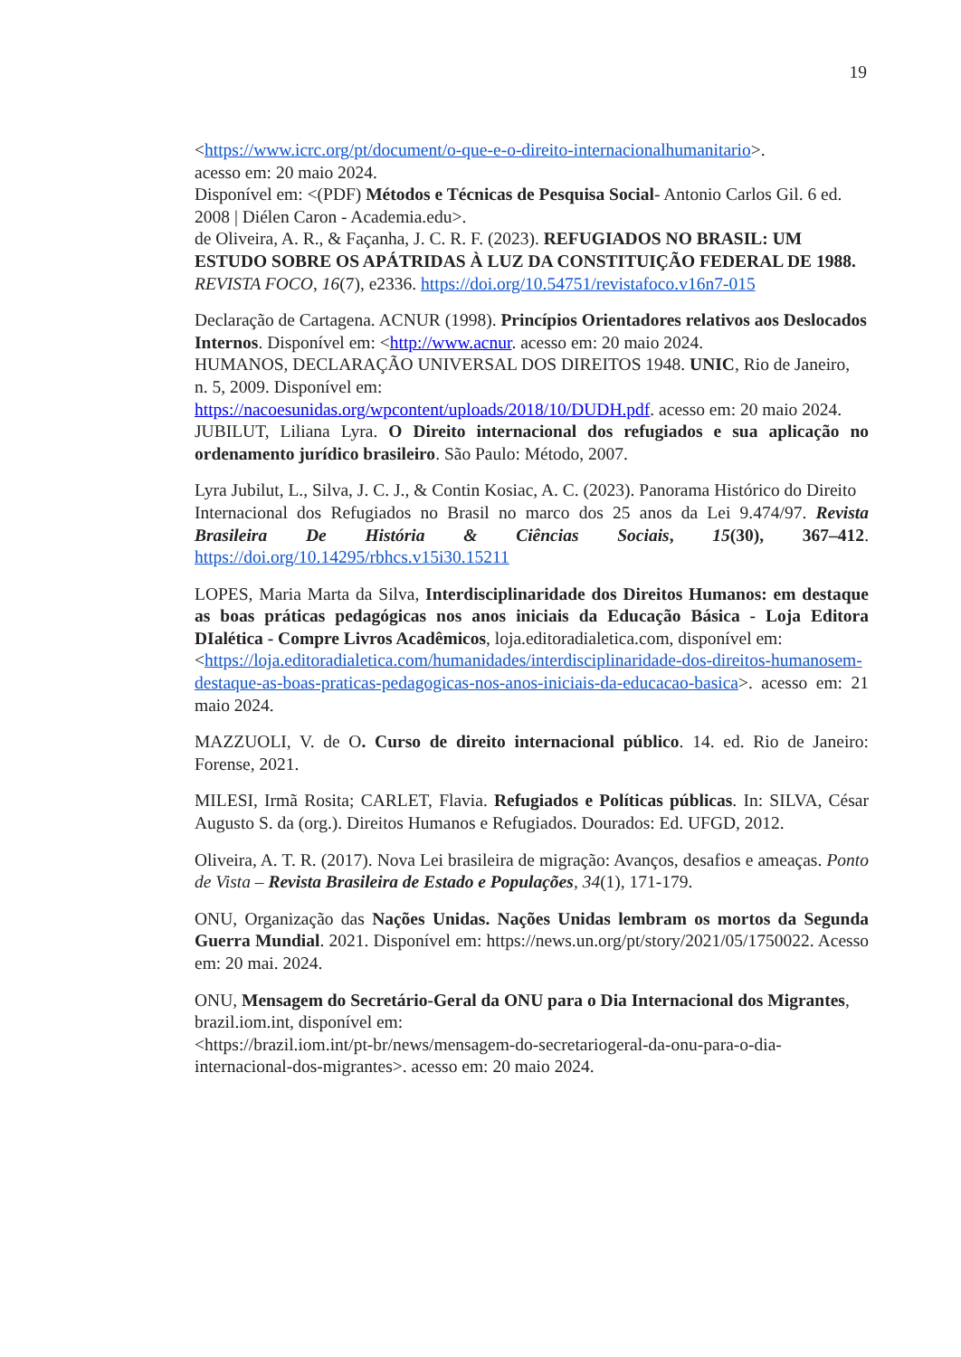19
<https://www.icrc.org/pt/document/o-que-e-o-direito-internacionalhumanitario>.
acesso em: 20 maio 2024.
Disponível em: <(PDF) Métodos e Técnicas de Pesquisa Social- Antonio Carlos Gil. 6 ed. 2008 | Diélen Caron - Academia.edu>.
de Oliveira, A. R., & Façanha, J. C. R. F. (2023). REFUGIADOS NO BRASIL: UM ESTUDO SOBRE OS APÁTRIDAS À LUZ DA CONSTITUIÇÃO FEDERAL DE 1988.
REVISTA FOCO, 16(7), e2336. https://doi.org/10.54751/revistafoco.v16n7-015
Declaração de Cartagena. ACNUR (1998). Princípios Orientadores relativos aos Deslocados Internos. Disponível em: <http://www.acnur. acesso em: 20 maio 2024.
HUMANOS, DECLARAÇÃO UNIVERSAL DOS DIREITOS 1948. UNIC, Rio de Janeiro,
n. 5, 2009. Disponível em:
https://nacoesunidas.org/wpcontent/uploads/2018/10/DUDH.pdf. acesso em: 20 maio 2024.
JUBILUT, Liliana Lyra. O Direito internacional dos refugiados e sua aplicação no ordenamento jurídico brasileiro. São Paulo: Método, 2007.
Lyra Jubilut, L., Silva, J. C. J., & Contin Kosiac, A. C. (2023). Panorama Histórico do Direito
Internacional dos Refugiados no Brasil no marco dos 25 anos da Lei 9.474/97. Revista Brasileira De História & Ciências Sociais, 15(30), 367–412. https://doi.org/10.14295/rbhcs.v15i30.15211
LOPES, Maria Marta da Silva, Interdisciplinaridade dos Direitos Humanos: em destaque as boas práticas pedagógicas nos anos iniciais da Educação Básica - Loja Editora DIalética - Compre Livros Acadêmicos, loja.editoradialetica.com, disponível em:
<https://loja.editoradialetica.com/humanidades/interdisciplinaridade-dos-direitos-humanosem-destaque-as-boas-praticas-pedagogicas-nos-anos-iniciais-da-educacao-basica>. acesso em: 21 maio 2024.
MAZZUOLI, V. de O. Curso de direito internacional público. 14. ed. Rio de Janeiro: Forense, 2021.
MILESI, Irmã Rosita; CARLET, Flavia. Refugiados e Políticas públicas. In: SILVA, César Augusto S. da (org.). Direitos Humanos e Refugiados. Dourados: Ed. UFGD, 2012.
Oliveira, A. T. R. (2017). Nova Lei brasileira de migração: Avanços, desafios e ameaças. Ponto de Vista – Revista Brasileira de Estado e Populações, 34(1), 171-179.
ONU, Organização das Nações Unidas. Nações Unidas lembram os mortos da Segunda Guerra Mundial. 2021. Disponível em: https://news.un.org/pt/story/2021/05/1750022. Acesso em: 20 mai. 2024.
ONU, Mensagem do Secretário-Geral da ONU para o Dia Internacional dos Migrantes, brazil.iom.int, disponível em:
<https://brazil.iom.int/pt-br/news/mensagem-do-secretariogeral-da-onu-para-o-dia-internacional-dos-migrantes>. acesso em: 20 maio 2024.